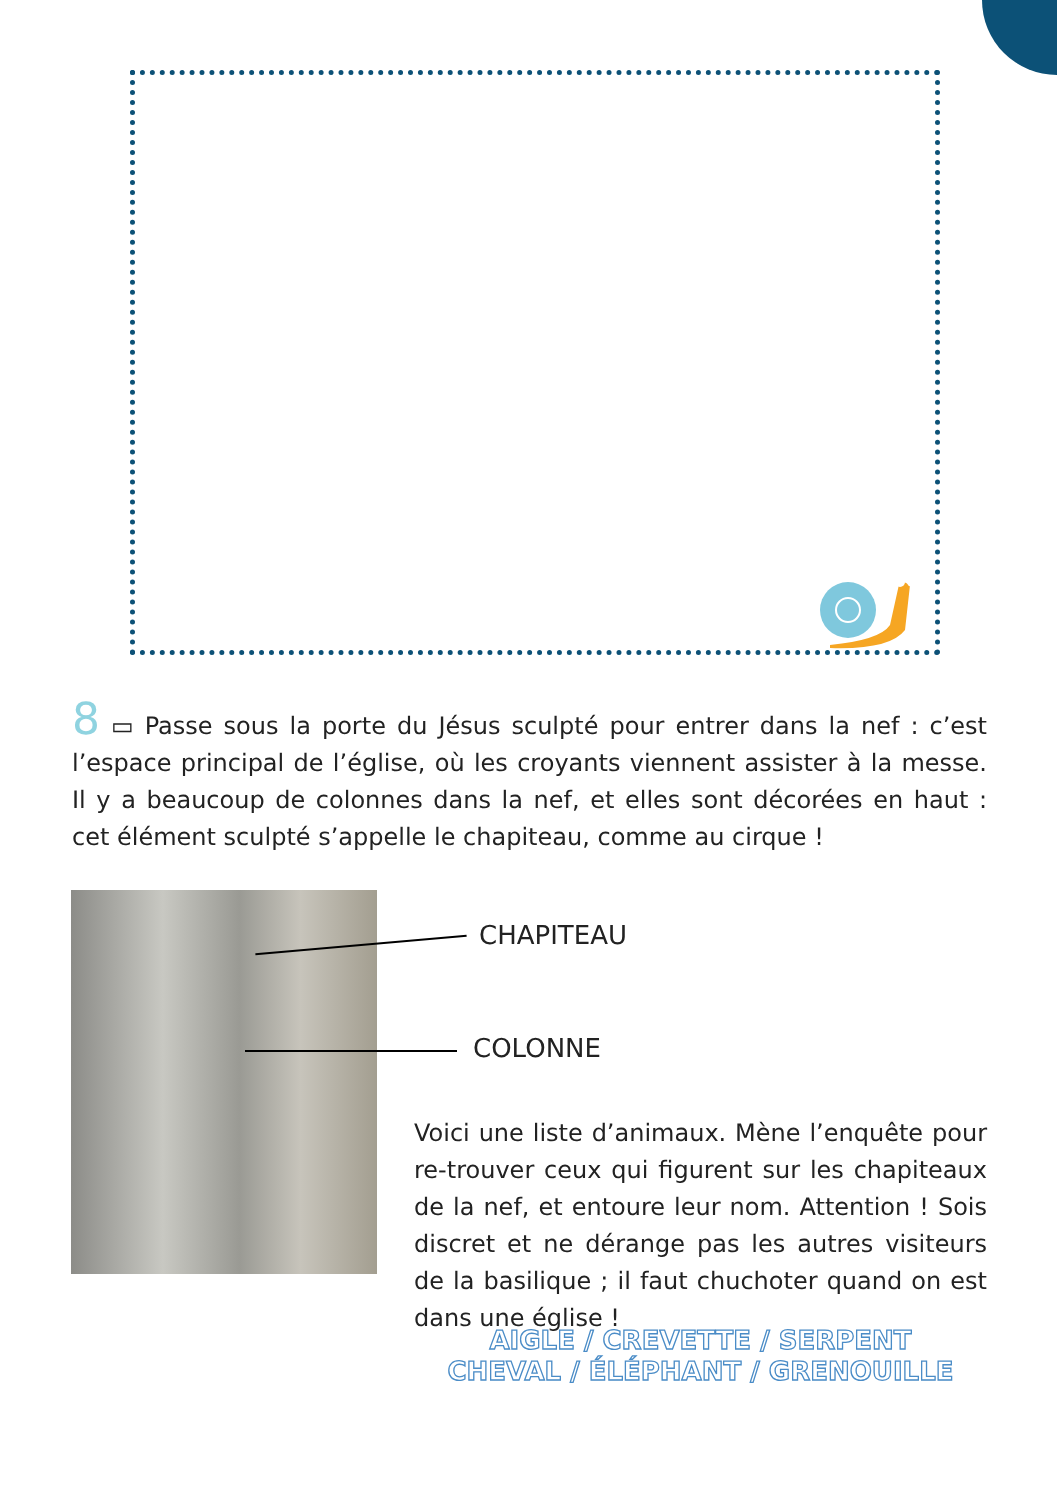8 ▭ Passe sous la porte du Jésus sculpté pour entrer dans la nef : c’est l’espace principal de l’église, où les croyants viennent assister à la messe. Il y a beaucoup de colonnes dans la nef, et elles sont décorées en haut : cet élément sculpté s’appelle le chapiteau, comme au cirque !
CHAPITEAU
COLONNE
Voici une liste d’animaux. Mène l’enquête pour re-trouver ceux qui figurent sur les chapiteaux de la nef, et entoure leur nom. Attention ! Sois discret et ne dérange pas les autres visiteurs de la basilique ; il faut chuchoter quand on est dans une église !
AIGLE / CREVETTE / SERPENT
CHEVAL / ÉLÉPHANT / GRENOUILLE